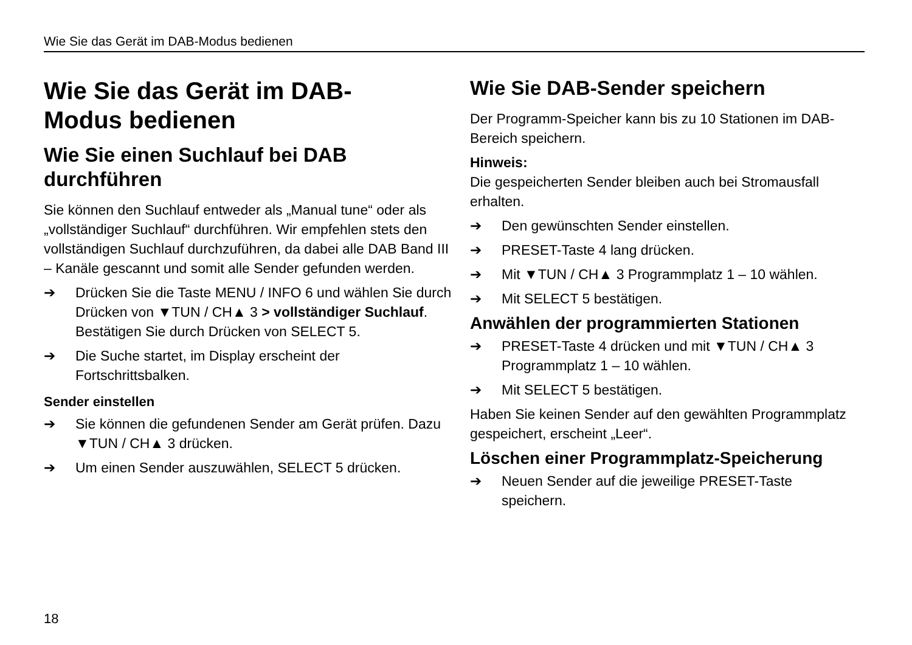Wie Sie das Gerät im DAB-Modus bedienen
Wie Sie das Gerät im DAB-
Modus bedienen
Wie Sie einen Suchlauf bei DAB durchführen
Sie können den Suchlauf entweder als „Manual tune“ oder als „vollständiger Suchlauf“ durchführen. Wir empfehlen stets den vollständigen Suchlauf durchzuführen, da dabei alle DAB Band III – Kanäle gescannt und somit alle Sender gefunden werden.
➔ Drücken Sie die Taste MENU / INFO 6 und wählen Sie durch Drücken von ▼TUN / CH▲ 3 > vollständiger Suchlauf. Bestätigen Sie durch Drücken von SELECT 5.
➔ Die Suche startet, im Display erscheint der Fortschrittsbalken.
Sender einstellen
➔ Sie können die gefundenen Sender am Gerät prüfen. Dazu ▼TUN / CH▲ 3 drücken.
➔ Um einen Sender auszuwählen, SELECT 5 drücken.
Wie Sie DAB-Sender speichern
Der Programm-Speicher kann bis zu 10 Stationen im DAB-Bereich speichern.
Hinweis:
Die gespeicherten Sender bleiben auch bei Stromausfall erhalten.
➔ Den gewünschten Sender einstellen.
➔ PRESET-Taste 4 lang drücken.
➔ Mit ▼TUN / CH▲ 3 Programmplatz 1 – 10 wählen.
➔ Mit SELECT 5 bestätigen.
Anwählen der programmierten Stationen
➔ PRESET-Taste 4 drücken und mit ▼TUN / CH▲ 3 Programmplatz 1 – 10 wählen.
➔ Mit SELECT 5 bestätigen.
Haben Sie keinen Sender auf den gewählten Programmplatz gespeichert, erscheint „Leer“.
Löschen einer Programmplatz-Speicherung
➔ Neuen Sender auf die jeweilige PRESET-Taste speichern.
18